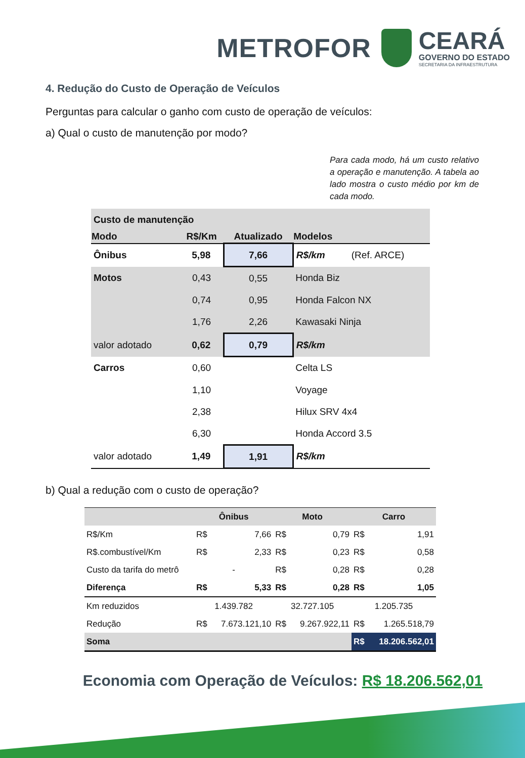METROFOR
CEARÁ
GOVERNO DO ESTADO
SECRETARIA DA INFRAESTRUTURA
4. Redução do Custo de Operação de Veículos
Perguntas para calcular o ganho com custo de operação de veículos:
a) Qual o custo de manutenção por modo?
Para cada modo, há um custo relativo a operação e manutenção. A tabela ao lado mostra o custo médio por km de cada modo.
| Custo de manutenção | | | | |
| Modo | R$/Km | Atualizado | Modelos | |
| Ônibus | 5,98 | 7,66 | R$/km | (Ref. ARCE) |
| Motos | 0,43 | 0,55 | Honda Biz | |
| | 0,74 | 0,95 | Honda Falcon NX | |
| | 1,76 | 2,26 | Kawasaki Ninja | |
| valor adotado | 0,62 | 0,79 | R$/km | |
| Carros | 0,60 | | Celta LS | |
| | 1,10 | | Voyage | |
| | 2,38 | | Hilux SRV 4x4 | |
| | 6,30 | | Honda Accord 3.5 | |
| valor adotado | 1,49 | 1,91 | R$/km | |
b) Qual a redução com o custo de operação?
| | Ônibus | | Moto | | Carro | |
| --- | --- | --- | --- | --- | --- | --- |
| R$/Km | R$ | 7,66 | R$ | 0,79 | R$ | 1,91 |
| R$.combustível/Km | R$ | 2,33 | R$ | 0,23 | R$ | 0,58 |
| Custo da tarifa do metrô | - | | R$ | 0,28 | R$ | 0,28 |
| Diferença | R$ | 5,33 | R$ | 0,28 | R$ | 1,05 |
| Km reduzidos | 1.439.782 | | 32.727.105 | | 1.205.735 | |
| Redução | R$ | 7.673.121,10 | R$ | 9.267.922,11 | R$ | 1.265.518,79 |
| Soma | | | | | R$ | 18.206.562,01 |
Economia com Operação de Veículos: R$ 18.206.562,01